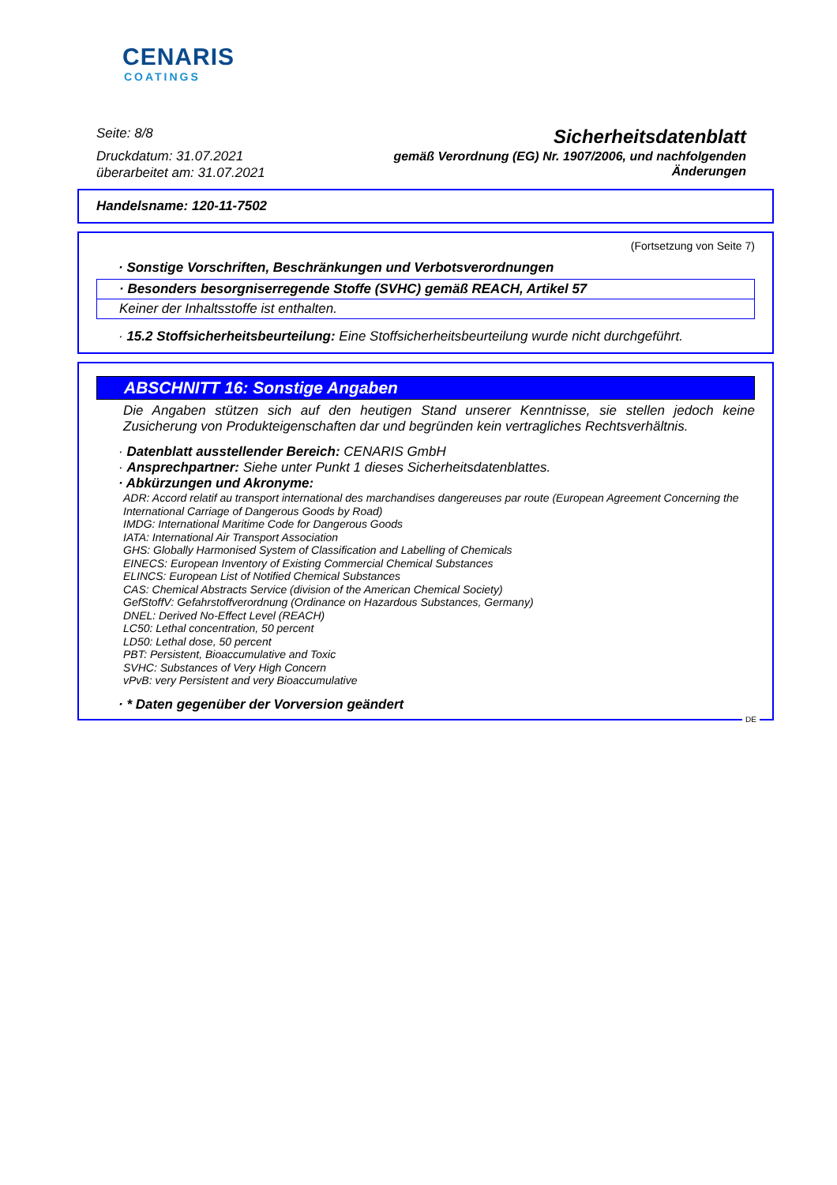CENARIS
COATINGS
Seite: 8/8
Druckdatum: 31.07.2021
überarbeitet am: 31.07.2021
Sicherheitsdatenblatt
gemäß Verordnung (EG) Nr. 1907/2006, und nachfolgenden
Änderungen
Handelsname: 120-11-7502
(Fortsetzung von Seite 7)
· Sonstige Vorschriften, Beschränkungen und Verbotsverordnungen
· Besonders besorgniserregende Stoffe (SVHC) gemäß REACH, Artikel 57
Keiner der Inhaltsstoffe ist enthalten.
· 15.2 Stoffsicherheitsbeurteilung: Eine Stoffsicherheitsbeurteilung wurde nicht durchgeführt.
ABSCHNITT 16: Sonstige Angaben
Die Angaben stützen sich auf den heutigen Stand unserer Kenntnisse, sie stellen jedoch keine Zusicherung von Produkteigenschaften dar und begründen kein vertragliches Rechtsverhältnis.
· Datenblatt ausstellender Bereich: CENARIS GmbH
· Ansprechpartner: Siehe unter Punkt 1 dieses Sicherheitsdatenblattes.
· Abkürzungen und Akronyme:
ADR: Accord relatif au transport international des marchandises dangereuses par route (European Agreement Concerning the International Carriage of Dangerous Goods by Road)
IMDG: International Maritime Code for Dangerous Goods
IATA: International Air Transport Association
GHS: Globally Harmonised System of Classification and Labelling of Chemicals
EINECS: European Inventory of Existing Commercial Chemical Substances
ELINCS: European List of Notified Chemical Substances
CAS: Chemical Abstracts Service (division of the American Chemical Society)
GefStoffV: Gefahrstoffverordnung (Ordinance on Hazardous Substances, Germany)
DNEL: Derived No-Effect Level (REACH)
LC50: Lethal concentration, 50 percent
LD50: Lethal dose, 50 percent
PBT: Persistent, Bioaccumulative and Toxic
SVHC: Substances of Very High Concern
vPvB: very Persistent and very Bioaccumulative
· * Daten gegenüber der Vorversion geändert
DE